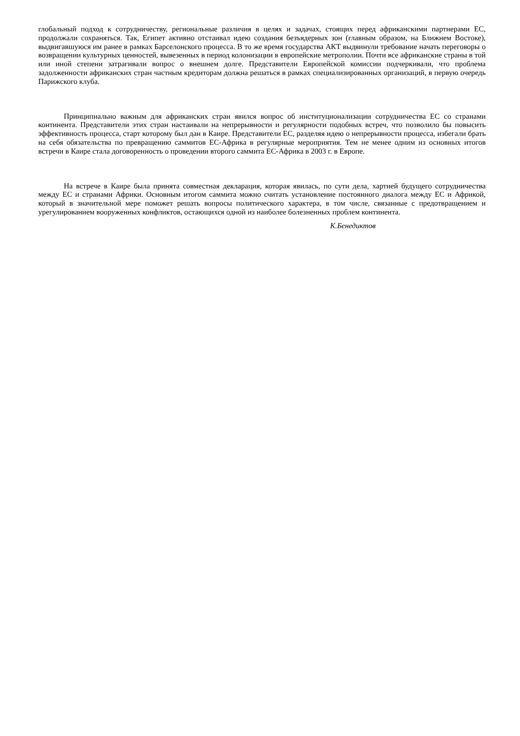глобальный подход к сотрудничеству, региональные различия в целях и задачах, стоящих перед африканскими партнерами ЕС, продолжали сохраняться. Так, Египет активно отстаивал идею создания безъядерных зон (главным образом, на Ближнем Востоке), выдвигавшуюся им ранее в рамках Барселонского процесса. В то же время государства АКТ выдвинули требование начать переговоры о возвращении культурных ценностей, вывезенных в период колонизации в европейские метрополии. Почти все африканские страны в той или иной степени затрагивали вопрос о внешнем долге. Представители Европейской комиссии подчеркивали, что проблема задолженности африканских стран частным кредиторам должна решаться в рамках специализированных организаций, в первую очередь Парижского клуба.
Принципиально важным для африканских стран явился вопрос об институционализации сотрудничества ЕС со странами континента. Представители этих стран настаивали на непрерывности и регулярности подобных встреч, что позволило бы повысить эффективность процесса, старт которому был дан в Каире. Представители ЕС, разделяя идею о непрерывности процесса, избегали брать на себя обязательства по превращению саммитов ЕС-Африка в регулярные мероприятия. Тем не менее одним из основных итогов встречи в Каире стала договоренность о проведении второго саммита ЕС-Африка в 2003 г. в Европе.
На встрече в Каире была принята совместная декларация, которая явилась, по сути дела, хартией будущего сотрудничества между ЕС и странами Африки. Основным итогом саммита можно считать установление постоянного диалога между ЕС и Африкой, который в значительной мере поможет решать вопросы политического характера, в том числе, связанные с предотвращением и урегулированием вооруженных конфликтов, остающихся одной из наиболее болезненных проблем континента.
К.Бенедиктов